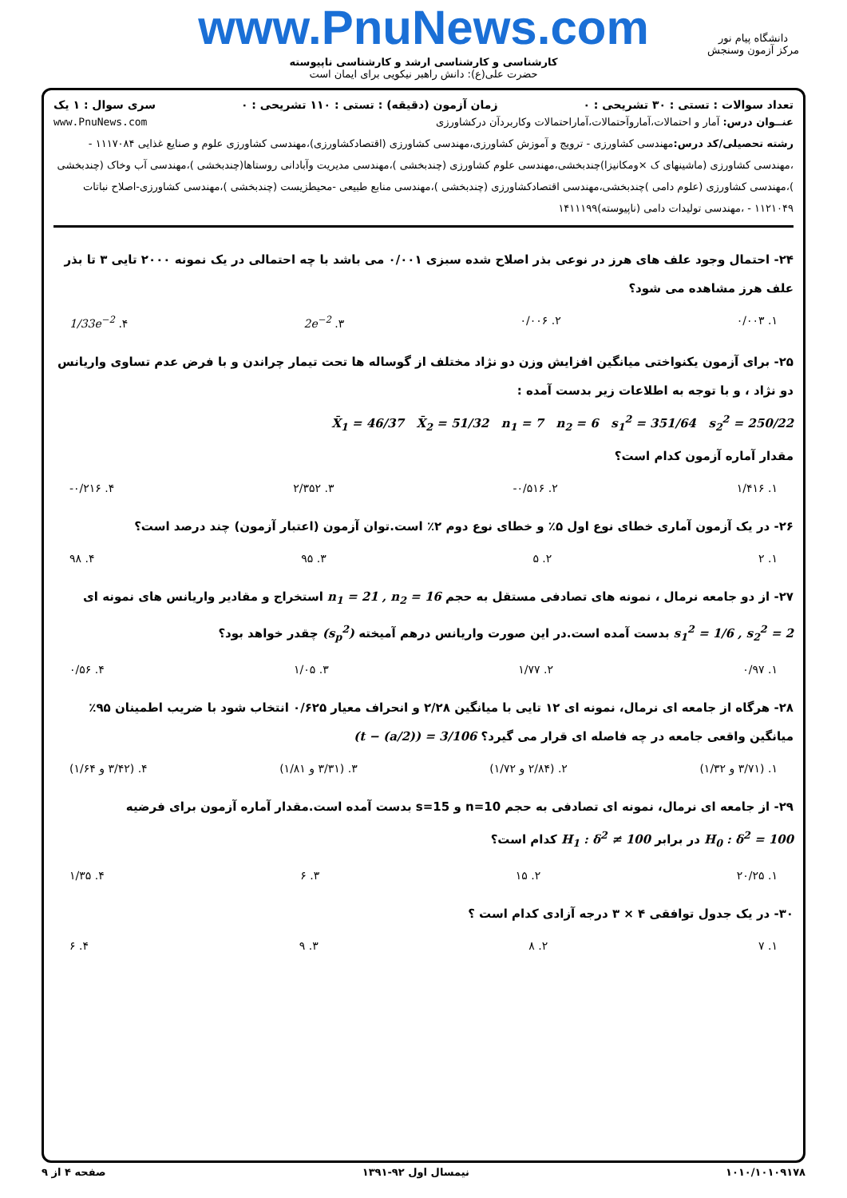www.PnuNews.com
کارشناسی و کارشناسی ارشد و کارشناسی ناپیوسته
حضرت علی(ع): دانش راهبر نیکویی برای ایمان است
دانشگاه پیام نور
مرکز آزمون وسنجش
تعداد سوالات : تستی : ۳۰ تشریحی : ۰ زمان آزمون (دقیقه) : تستی : ۱۱۰ تشریحی : ۰ سری سوال : ۱ یک
عنــوان درس: آمار و احتمالات،آماروآحتمالات،آماراحتمالات وکاربردآن درکشاورزی www.PnuNews.com
رشته تحصیلی/کد درس: مهندسی کشاورزی - ترویج و آموزش کشاورزی،مهندسی کشاورزی (اقتصادکشاورزی)،مهندسی کشاورزی علوم و صنایع غذایی ۱۱۱۷۰۸۴ - ،مهندسی کشاورزی (ماشینهای ک ×ومکانیزا)چندبخشی،مهندسی علوم کشاورزی (چندبخشی )،مهندسی مدیریت وآبادانی روستاها(چندبخشی )،مهندسی آب وخاک (چندبخشی )،مهندسی کشاورزی (علوم دامی )چندبخشی،مهندسی اقتصادکشاورزی (چندبخشی )،مهندسی منابع طبیعی -محیطزیست (چندبخشی )،مهندسی کشاورزی-اصلاح نباتات ۱۱۲۱۰۴۹ - ،مهندسی تولیدات دامی (ناپیوسته)۱۴۱۱۱۹۹
۲۴- احتمال وجود علف های هرز در نوعی بذر اصلاح شده سبزی ۰/۰۰۱ می باشد با چه احتمالی در یک نمونه ۲۰۰۰ تایی ۳ تا بذر علف هرز مشاهده می شود؟
۱. ۰/۰۰۳ ۲. ۰/۰۰۶ ۳. 2e<sup>−2</sup> ۴. 1/33e<sup>−2</sup>
۲۵- برای آزمون یکنواختی میانگین افزایش وزن دو نژاد مختلف از گوساله ها تحت تیمار چراندن و با فرض عدم تساوی واریانس دو نژاد ، و با توجه به اطلاعات زیر بدست آمده :
X̄<sub>1</sub> = 46/37 X̄<sub>2</sub> = 51/32 n<sub>1</sub> = 7 n<sub>2</sub> = 6 s<sub>1</sub><sup>2</sup> = 351/64 s<sub>2</sub><sup>2</sup> = 250/22
مقدار آماره آزمون کدام است؟
۱. ۱/۴۱۶ ۲. ۰/۵۱۶- ۳. ۲/۳۵۲ ۴. ۰/۲۱۶-
۲۶- در یک آزمون آماری خطای نوع اول ۵٪ و خطای نوع دوم ۲٪ است.توان آزمون (اعتبار آزمون) چند درصد است؟
۱. ۲ ۲. ۵ ۳. ۹۵ ۴. ۹۸
۲۷- از دو جامعه نرمال ، نمونه های تصادفی مستقل به حجم n<sub>1</sub> = 21 , n<sub>2</sub> = 16 استخراج و مقادیر واریانس های نمونه ای s<sub>1</sub><sup>2</sup> = 1/6 , s<sub>2</sub><sup>2</sup> = 2 بدست آمده است.در این صورت واریانس درهم آمیخته (s<sub>p</sub><sup>2</sup>) چقدر خواهد بود؟
۱. ۰/۹۷ ۲. ۱/۷۷ ۳. ۱/۰۵ ۴. ۰/۵۶
۲۸- هرگاه از جامعه ای نرمال، نمونه ای ۱۲ تایی با میانگین ۲/۲۸ و انحراف معیار ۰/۶۲۵ انتخاب شود با ضریب اطمینان ۹۵٪ میانگین واقعی جامعه در چه فاصله ای قرار می گیرد؟ (t − (a/2)) = 3/106
۱. (۳/۷۱ و ۱/۳۲) ۲. (۲/۸۴ و ۱/۷۲) ۳. (۳/۳۱ و ۱/۸۱) ۴. (۳/۴۲ و ۱/۶۴)
۲۹- از جامعه ای نرمال، نمونه ای تصادفی به حجم n=10 و s=15 بدست آمده است.مقدار آماره آزمون برای فرضیه H<sub>0</sub> : δ<sup>2</sup> = 100 در برابر H<sub>1</sub> : δ<sup>2</sup> ≠ 100 کدام است؟
۱. ۲۰/۲۵ ۲. ۱۵ ۳. ۶ ۴. ۱/۳۵
۳۰- در یک جدول توافقی ۴ × ۳ درجه آزادی کدام است ؟
۱. ۷ ۲. ۸ ۳. ۹ ۴. ۶
۱۰۱۰/۱۰۱۰۹۱۷۸ نیمسال اول ۹۲-۱۳۹۱ صفحه ۴ از ۹